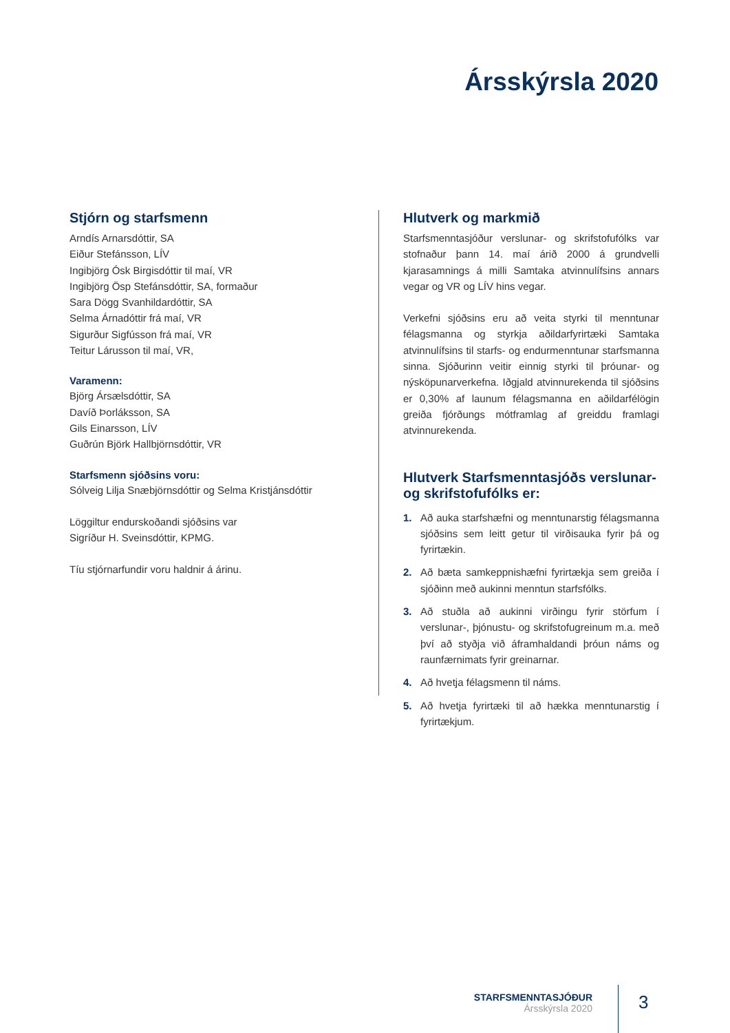Ársskýrsla 2020
Stjórn og starfsmenn
Arndís Arnarsdóttir, SA
Eiður Stefánsson, LÍV
Ingibjörg Ósk Birgisdóttir til maí, VR
Ingibjörg Ösp Stefánsdóttir, SA, formaður
Sara Dögg Svanhildardóttir, SA
Selma Árnadóttir frá maí, VR
Sigurður Sigfússon frá maí, VR
Teitur Lárusson til maí, VR,
Varamenn:
Björg Ársælsdóttir, SA
Davíð Þorláksson, SA
Gils Einarsson, LÍV
Guðrún Björk Hallbjörnsdóttir, VR
Starfsmenn sjóðsins voru:
Sólveig Lilja Snæbjörnsdóttir og Selma Kristjánsdóttir
Löggiltur endurskoðandi sjóðsins var
Sigríður H. Sveinsdóttir, KPMG.
Tíu stjórnarfundir voru haldnir á árinu.
Hlutverk og markmið
Starfsmenntasjóður verslunar- og skrifstofufólks var stofnaður þann 14. maí árið 2000 á grundvelli kjarasamnings á milli Samtaka atvinnulífsins annars vegar og VR og LÍV hins vegar.
Verkefni sjóðsins eru að veita styrki til menntunar félagsmanna og styrkja aðildarfyrirtæki Samtaka atvinnulífsins til starfs- og endurmenntunar starfsmanna sinna. Sjóðurinn veitir einnig styrki til þróunar- og nýsköpunarverkefna. Iðgjald atvinnurekenda til sjóðsins er 0,30% af launum félagsmanna en aðildarfélögin greiða fjórðungs mótframlag af greiddu framlagi atvinnurekenda.
Hlutverk Starfsmenntasjóðs verslunar- og skrifstofufólks er:
1. Að auka starfshæfni og menntunarstig félagsmanna sjóðsins sem leitt getur til virðisauka fyrir þá og fyrirtækin.
2. Að bæta samkeppnishæfni fyrirtækja sem greiða í sjóðinn með aukinni menntun starfsfólks.
3. Að stuðla að aukinni virðingu fyrir störfum í verslunar-, þjónustu- og skrifstofugreinum m.a. með því að styðja við áframhaldandi þróun náms og raunfærnimats fyrir greinarnar.
4. Að hvetja félagsmenn til náms.
5. Að hvetja fyrirtæki til að hækka menntunarstig í fyrirtækjum.
STARFSMENNTASJÓÐUR
Ársskýrsla 2020
3